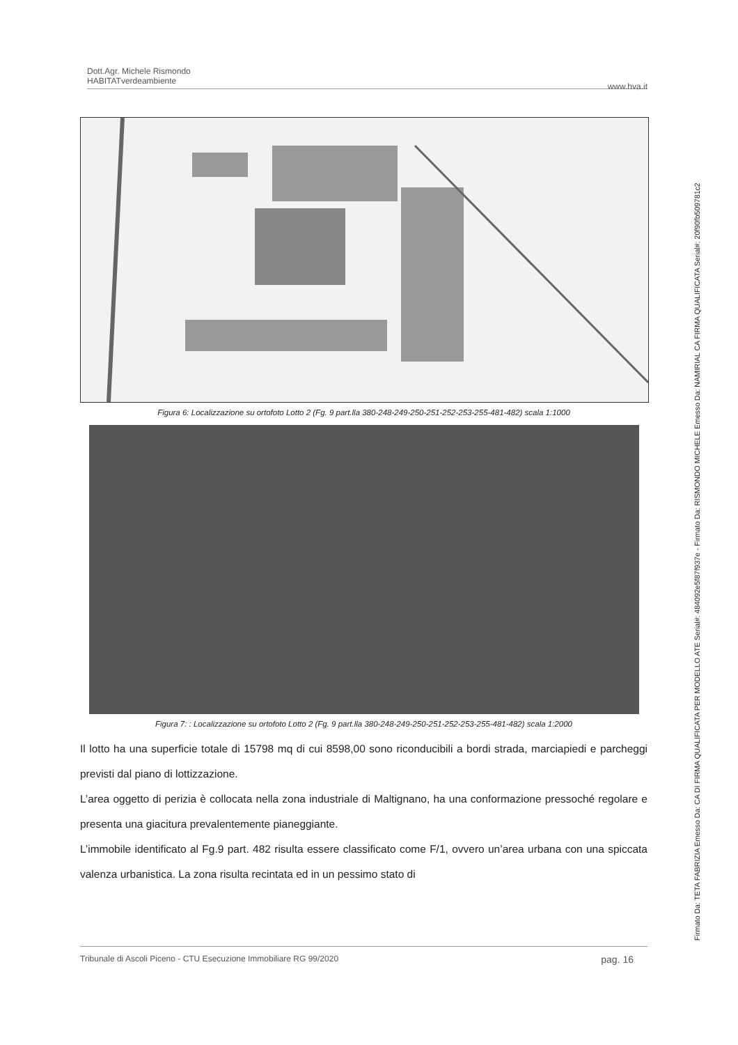Dott.Agr. Michele Rismondo
HABITATverdeambiente
www.hva.it
Figura 6: Localizzazione su ortofoto Lotto 2 (Fg. 9 part.lla 380-248-249-250-251-252-253-255-481-482) scala 1:1000
Figura 7: : Localizzazione su ortofoto Lotto 2 (Fg. 9 part.lla 380-248-249-250-251-252-253-255-481-482) scala 1:2000
Il lotto ha una superficie totale di 15798 mq di cui 8598,00 sono riconducibili a bordi strada, marciapiedi e parcheggi previsti dal piano di lottizzazione.
L’area oggetto di perizia è collocata nella zona industriale di Maltignano, ha una conformazione pressoché regolare e presenta una giacitura prevalentemente pianeggiante.
L’immobile identificato al Fg.9 part. 482 risulta essere classificato come F/1, ovvero un’area urbana con una spiccata valenza urbanistica. La zona risulta recintata ed in un pessimo stato di
Tribunale di Ascoli Piceno - CTU Esecuzione Immobiliare RG 99/2020 pag. 16
Firmato Da: TETA FABRIZIA Emesso Da: CA DI FIRMA QUALIFICATA PER MODELLO ATE Serial#: 484092e5f87f937e - Firmato Da: RISMONDO MICHELE Emesso Da: NAMIRIAL CA FIRMA QUALIFICATA Serial#: 20f90fb509781c2